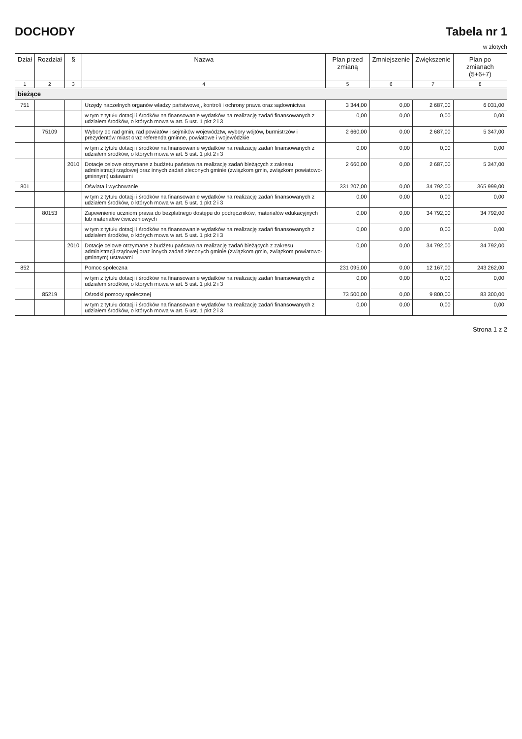DOCHODY Tabela nr 1
w złotych
| Dział | Rozdział | § | Nazwa | Plan przed zmianą | Zmniejszenie | Zwiększenie | Plan po zmianach (5+6+7) |
| --- | --- | --- | --- | --- | --- | --- | --- |
| 1 | 2 | 3 | 4 | 5 | 6 | 7 | 8 |
| bieżące | | | | | | | |
| 751 | | | Urzędy naczelnych organów władzy państwowej, kontroli i ochrony prawa oraz sądownictwa | 3 344,00 | 0,00 | 2 687,00 | 6 031,00 |
| | | | w tym z tytułu dotacji i środków na finansowanie wydatków na realizację zadań finansowanych z udziałem środków, o których mowa w art. 5 ust. 1 pkt 2 i 3 | 0,00 | 0,00 | 0,00 | 0,00 |
| | 75109 | | Wybory do rad gmin, rad powiatów i sejmików województw, wybory wójtów, burmistrzów i prezydentów miast oraz referenda gminne, powiatowe i wojewódzkie | 2 660,00 | 0,00 | 2 687,00 | 5 347,00 |
| | | | w tym z tytułu dotacji i środków na finansowanie wydatków na realizację zadań finansowanych z udziałem środków, o których mowa w art. 5 ust. 1 pkt 2 i 3 | 0,00 | 0,00 | 0,00 | 0,00 |
| | | 2010 | Dotacje celowe otrzymane z budżetu państwa na realizację zadań bieżących z zakresu administracji rządowej oraz innych zadań zleconych gminie (związkom gmin, związkom powiatowo-gminnym) ustawami | 2 660,00 | 0,00 | 2 687,00 | 5 347,00 |
| 801 | | | Oświata i wychowanie | 331 207,00 | 0,00 | 34 792,00 | 365 999,00 |
| | | | w tym z tytułu dotacji i środków na finansowanie wydatków na realizację zadań finansowanych z udziałem środków, o których mowa w art. 5 ust. 1 pkt 2 i 3 | 0,00 | 0,00 | 0,00 | 0,00 |
| | 80153 | | Zapewnienie uczniom prawa do bezpłatnego dostępu do podręczników, materiałów edukacyjnych lub materiałów ćwiczeniowych | 0,00 | 0,00 | 34 792,00 | 34 792,00 |
| | | | w tym z tytułu dotacji i środków na finansowanie wydatków na realizację zadań finansowanych z udziałem środków, o których mowa w art. 5 ust. 1 pkt 2 i 3 | 0,00 | 0,00 | 0,00 | 0,00 |
| | | 2010 | Dotacje celowe otrzymane z budżetu państwa na realizację zadań bieżących z zakresu administracji rządowej oraz innych zadań zleconych gminie (związkom gmin, związkom powiatowo-gminnym) ustawami | 0,00 | 0,00 | 34 792,00 | 34 792,00 |
| 852 | | | Pomoc społeczna | 231 095,00 | 0,00 | 12 167,00 | 243 262,00 |
| | | | w tym z tytułu dotacji i środków na finansowanie wydatków na realizację zadań finansowanych z udziałem środków, o których mowa w art. 5 ust. 1 pkt 2 i 3 | 0,00 | 0,00 | 0,00 | 0,00 |
| | 85219 | | Ośrodki pomocy społecznej | 73 500,00 | 0,00 | 9 800,00 | 83 300,00 |
| | | | w tym z tytułu dotacji i środków na finansowanie wydatków na realizację zadań finansowanych z udziałem środków, o których mowa w art. 5 ust. 1 pkt 2 i 3 | 0,00 | 0,00 | 0,00 | 0,00 |
Strona 1 z 2